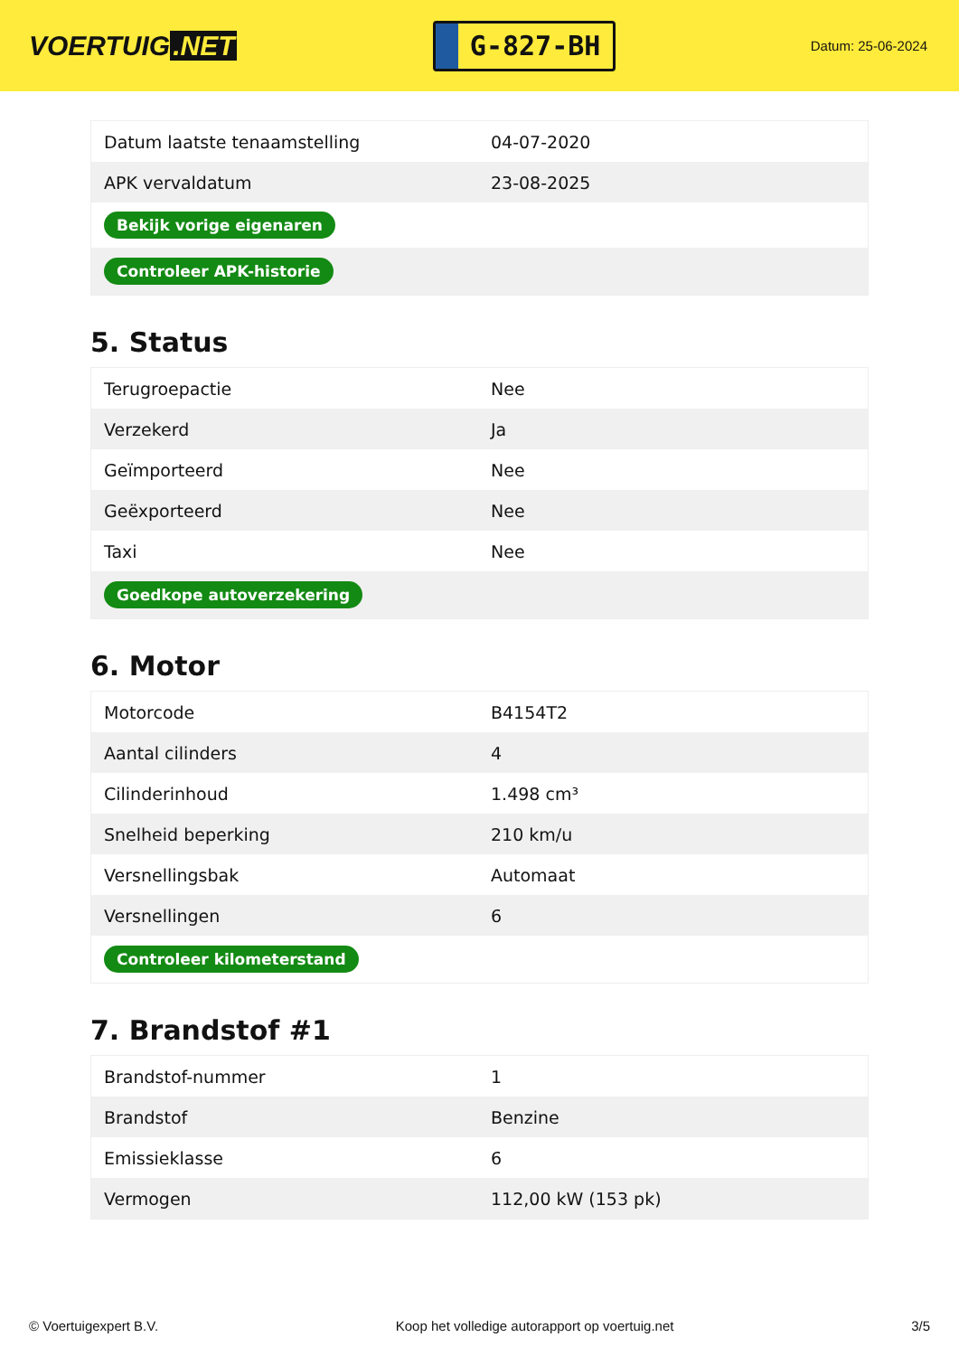VOERTUIG.NET
G-827-BH
Datum: 25-06-2024
| Datum laatste tenaamstelling | 04-07-2020 |
| APK vervaldatum | 23-08-2025 |
| Bekijk vorige eigenaren | |
| Controleer APK-historie | |
5. Status
| Terugroepactie | Nee |
| Verzekerd | Ja |
| Geïmporteerd | Nee |
| Geëxporteerd | Nee |
| Taxi | Nee |
| Goedkope autoverzekering | |
6. Motor
| Motorcode | B4154T2 |
| Aantal cilinders | 4 |
| Cilinderinhoud | 1.498 cm³ |
| Snelheid beperking | 210 km/u |
| Versnellingsbak | Automaat |
| Versnellingen | 6 |
| Controleer kilometerstand | |
7. Brandstof #1
| Brandstof-nummer | 1 |
| Brandstof | Benzine |
| Emissieklasse | 6 |
| Vermogen | 112,00 kW (153 pk) |
© Voertuigexpert B.V. Koop het volledige autorapport op voertuig.net 3/5